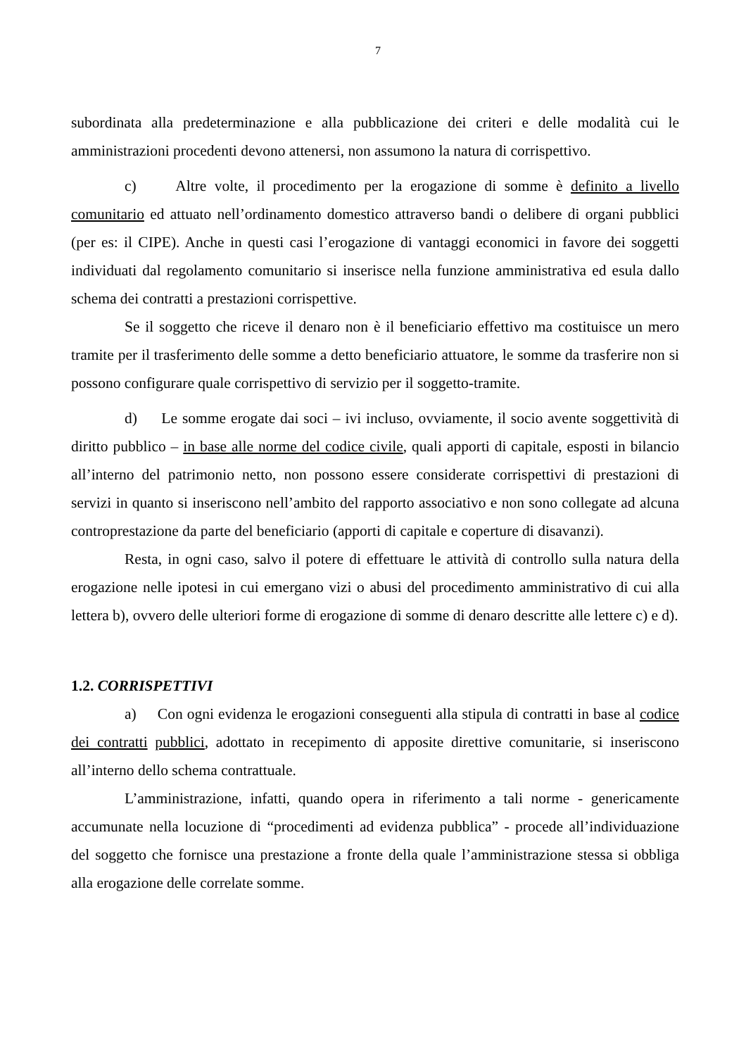7
subordinata alla predeterminazione e alla pubblicazione dei criteri e delle modalità cui le amministrazioni procedenti devono attenersi, non assumono la natura di corrispettivo.
c) Altre volte, il procedimento per la erogazione di somme è definito a livello comunitario ed attuato nell’ordinamento domestico attraverso bandi o delibere di organi pubblici (per es: il CIPE). Anche in questi casi l’erogazione di vantaggi economici in favore dei soggetti individuati dal regolamento comunitario si inserisce nella funzione amministrativa ed esula dallo schema dei contratti a prestazioni corrispettive.
Se il soggetto che riceve il denaro non è il beneficiario effettivo ma costituisce un mero tramite per il trasferimento delle somme a detto beneficiario attuatore, le somme da trasferire non si possono configurare quale corrispettivo di servizio per il soggetto-tramite.
d) Le somme erogate dai soci – ivi incluso, ovviamente, il socio avente soggettività di diritto pubblico – in base alle norme del codice civile, quali apporti di capitale, esposti in bilancio all’interno del patrimonio netto, non possono essere considerate corrispettivi di prestazioni di servizi in quanto si inseriscono nell’ambito del rapporto associativo e non sono collegate ad alcuna controprestazione da parte del beneficiario (apporti di capitale e coperture di disavanzi).
Resta, in ogni caso, salvo il potere di effettuare le attività di controllo sulla natura della erogazione nelle ipotesi in cui emergano vizi o abusi del procedimento amministrativo di cui alla lettera b), ovvero delle ulteriori forme di erogazione di somme di denaro descritte alle lettere c) e d).
1.2. CORRISPETTIVI
a) Con ogni evidenza le erogazioni conseguenti alla stipula di contratti in base al codice dei contratti pubblici, adottato in recepimento di apposite direttive comunitarie, si inseriscono all’interno dello schema contrattuale.
L’amministrazione, infatti, quando opera in riferimento a tali norme - genericamente accumunate nella locuzione di “procedimenti ad evidenza pubblica” - procede all’individuazione del soggetto che fornisce una prestazione a fronte della quale l’amministrazione stessa si obbliga alla erogazione delle correlate somme.